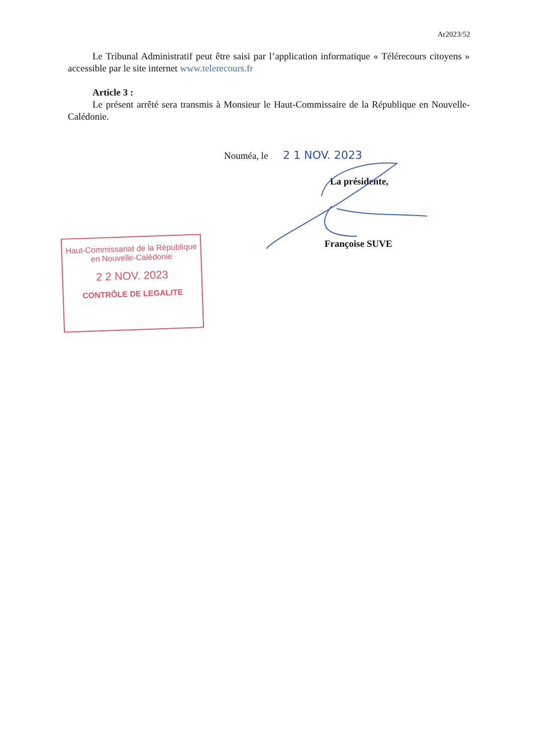Ar2023/52
Le Tribunal Administratif peut être saisi par l’application informatique « Télérecours citoyens » accessible par le site internet www.telerecours.fr
Article 3 :
Le présent arrêté sera transmis à Monsieur le Haut-Commissaire de la République en Nouvelle-Calédonie.
Nouméa, le 2 1 NOV. 2023
La présidente,
Françoise SUVE
Haut-Commissariat de la République
en Nouvelle-Calédonie
2 2 NOV. 2023
CONTRÔLE DE LEGALITE